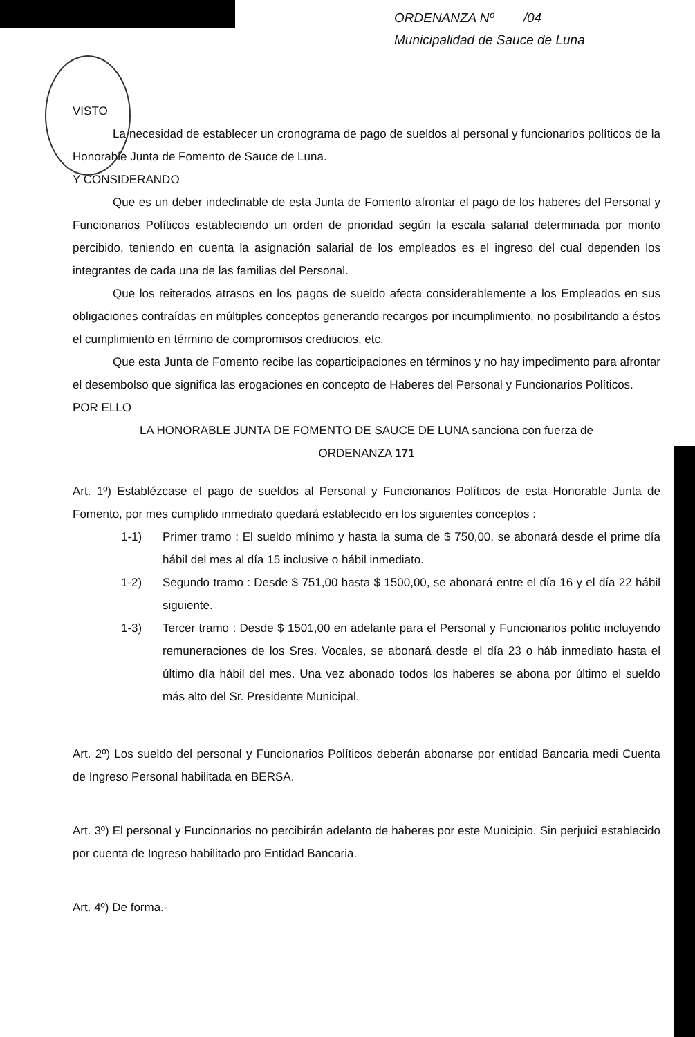ORDENANZA Nº /04
Municipalidad de Sauce de Luna
VISTO
La necesidad de establecer un cronograma de pago de sueldos al personal y funcionarios políticos de la Honorable Junta de Fomento de Sauce de Luna.
Y CONSIDERANDO
Que es un deber indeclinable de esta Junta de Fomento afrontar el pago de los haberes del Personal y Funcionarios Políticos estableciendo un orden de prioridad según la escala salarial determinada por monto percibido, teniendo en cuenta la asignación salarial de los empleados es el ingreso del cual dependen los integrantes de cada una de las familias del Personal.
Que los reiterados atrasos en los pagos de sueldo afecta considerablemente a los Empleados en sus obligaciones contraídas en múltiples conceptos generando recargos por incumplimiento, no posibilitando a éstos el cumplimiento en término de compromisos crediticios, etc.
Que esta Junta de Fomento recibe las coparticipaciones en términos y no hay impedimento para afrontar el desembolso que significa las erogaciones en concepto de Haberes del Personal y Funcionarios Políticos.
POR ELLO
LA HONORABLE JUNTA DE FOMENTO DE SAUCE DE LUNA sanciona con fuerza de
ORDENANZA 171
Art. 1º) Establézcase el pago de sueldos al Personal y Funcionarios Políticos de esta Honorable Junta de Fomento, por mes cumplido inmediato quedará establecido en los siguientes conceptos :
1-1) Primer tramo : El sueldo mínimo y hasta la suma de $ 750,00, se abonará desde el prime día hábil del mes al día 15 inclusive o hábil inmediato.
1-2) Segundo tramo : Desde $ 751,00 hasta $ 1500,00, se abonará entre el día 16 y el día 22 hábil siguiente.
1-3) Tercer tramo : Desde $ 1501,00 en adelante para el Personal y Funcionarios politic incluyendo remuneraciones de los Sres. Vocales, se abonará desde el día 23 o háb inmediato hasta el último día hábil del mes. Una vez abonado todos los haberes se abona por último el sueldo más alto del Sr. Presidente Municipal.
Art. 2º) Los sueldo del personal y Funcionarios Políticos deberán abonarse por entidad Bancaria medi Cuenta de Ingreso Personal habilitada en BERSA.
Art. 3º) El personal y Funcionarios no percibirán adelanto de haberes por este Municipio. Sin perjuici establecido por cuenta de Ingreso habilitado pro Entidad Bancaria.
Art. 4º) De forma.-